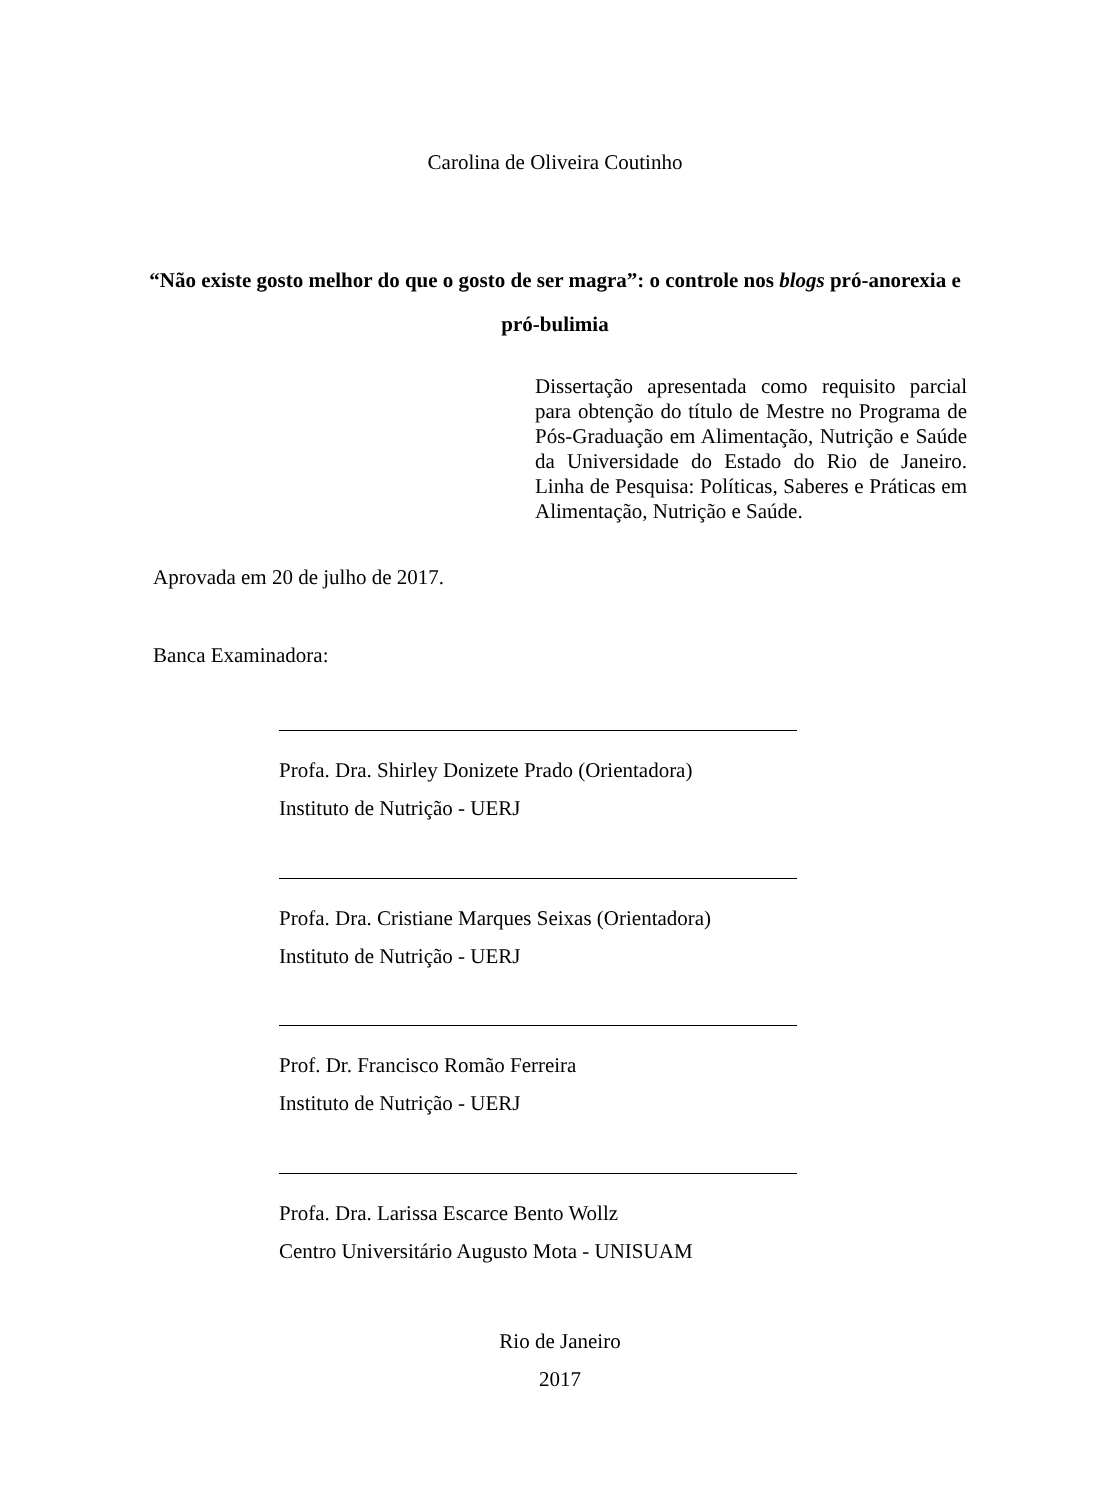Carolina de Oliveira Coutinho
“Não existe gosto melhor do que o gosto de ser magra”: o controle nos blogs pró-anorexia e pró-bulimia
Dissertação apresentada como requisito parcial para obtenção do título de Mestre no Programa de Pós-Graduação em Alimentação, Nutrição e Saúde da Universidade do Estado do Rio de Janeiro. Linha de Pesquisa: Políticas, Saberes e Práticas em Alimentação, Nutrição e Saúde.
Aprovada em 20 de julho de 2017.
Banca Examinadora:
Profa. Dra. Shirley Donizete Prado (Orientadora)
Instituto de Nutrição - UERJ
Profa. Dra. Cristiane Marques Seixas (Orientadora)
Instituto de Nutrição - UERJ
Prof. Dr. Francisco Romão Ferreira
Instituto de Nutrição - UERJ
Profa. Dra. Larissa Escarce Bento Wollz
Centro Universitário Augusto Mota - UNISUAM
Rio de Janeiro
2017